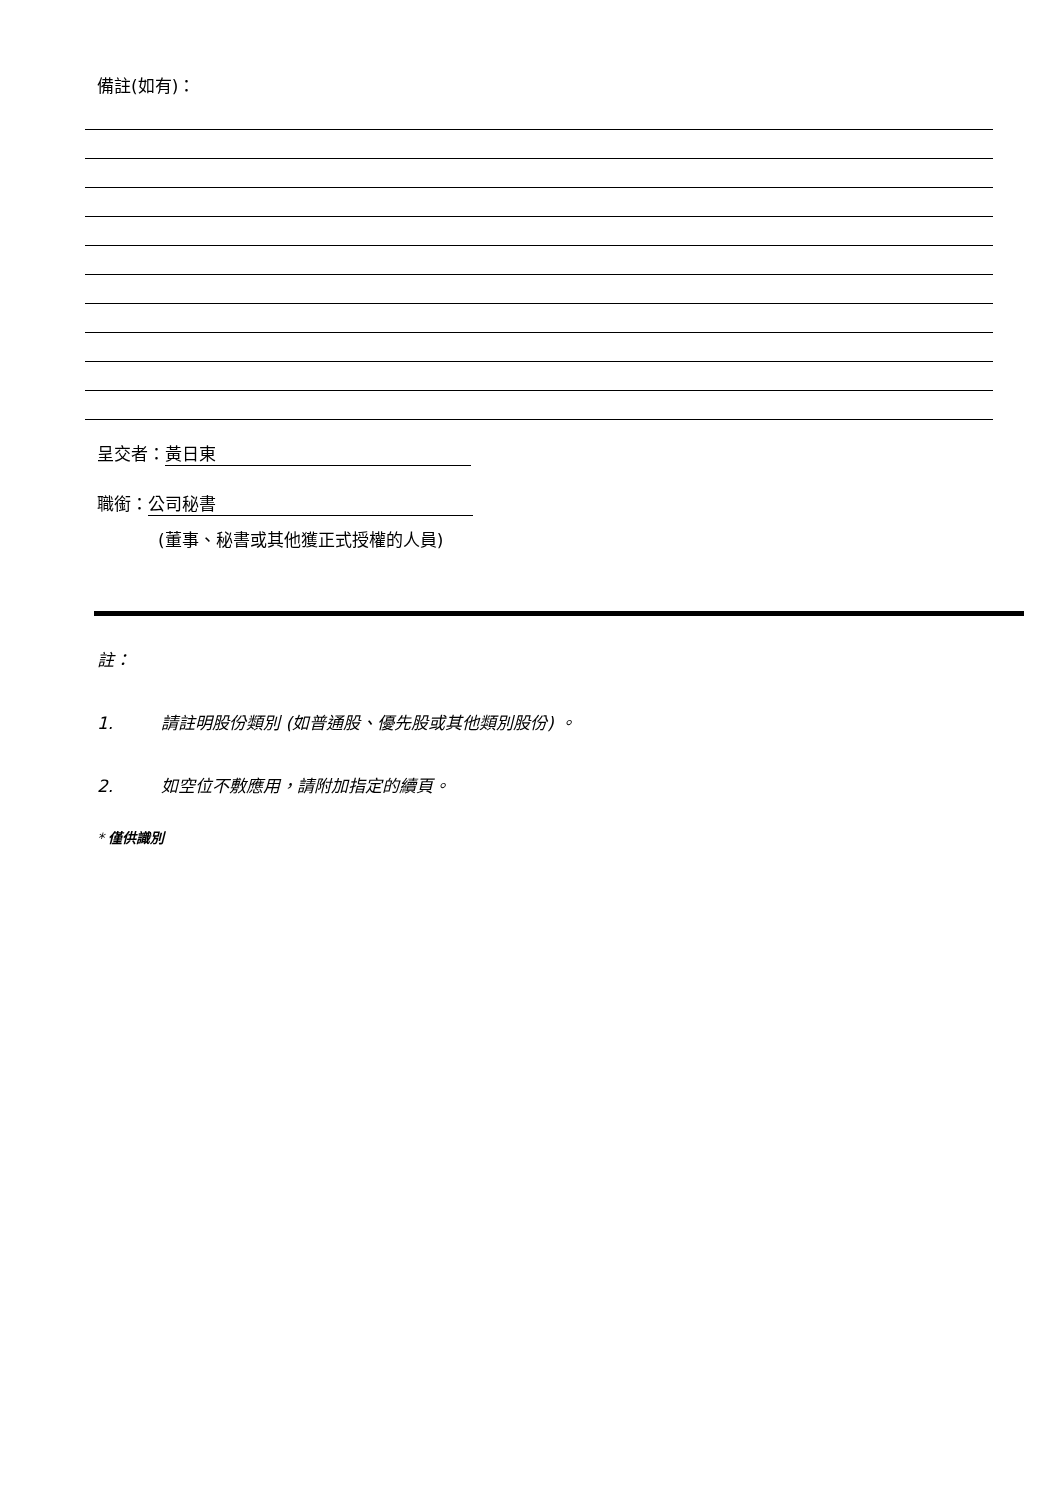備註(如有)：
呈交者： 黃日東
職銜： 公司秘書
(董事、秘書或其他獲正式授權的人員)
註：
1. 請註明股份類別 (如普通股、優先股或其他類別股份) 。
2. 如空位不敷應用，請附加指定的續頁。
* 僅供識別